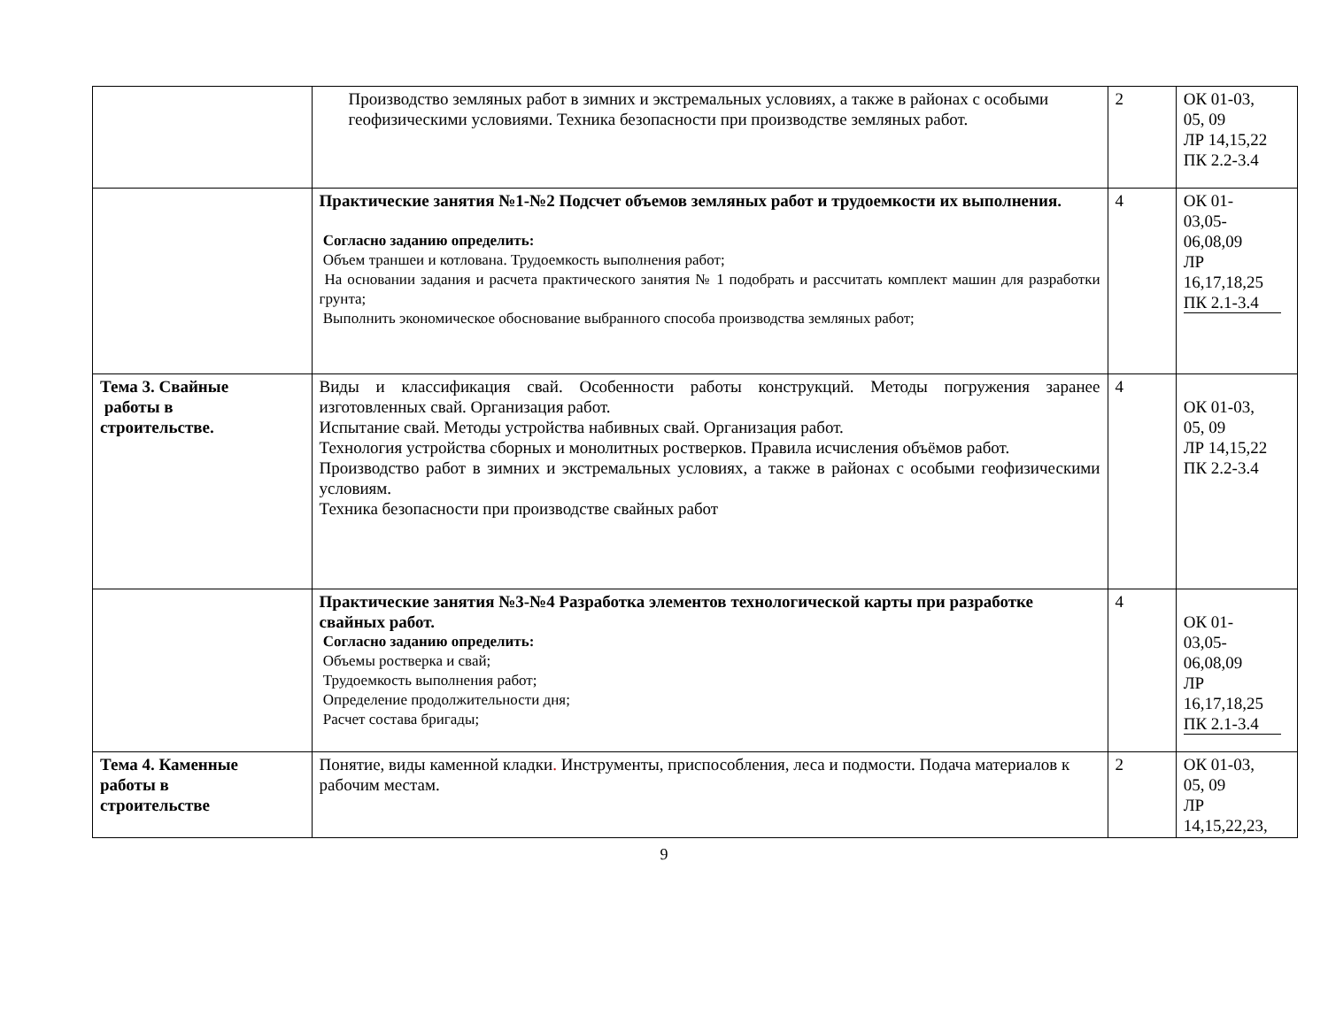| | Производство земляных работ в зимних и экстремальных условиях, а также в районах с особыми геофизическими условиями. Техника безопасности при производстве земляных работ. | 2 | ОК 01-03, 05, 09 ЛР 14,15,22 ПК 2.2-3.4 |
| | Практические занятия №1-№2 Подсчет объемов земляных работ и трудоемкости их выполнения. Согласно заданию определить: Объем траншеи и котлована. Трудоемкость выполнения работ; На основании задания и расчета практического занятия № 1 подобрать и рассчитать комплект машин для разработки грунта; Выполнить экономическое обоснование выбранного способа производства земляных работ; | 4 | ОК 01- 03,05- 06,08,09 ЛР 16,17,18,25 ПК 2.1-3.4 |
| Тема 3. Свайные работы в строительстве. | Виды и классификация свай. Особенности работы конструкций. Методы погружения заранее изготовленных свай. Организация работ. Испытание свай. Методы устройства набивных свай. Организация работ. Технология устройства сборных и монолитных ростверков. Правила исчисления объёмов работ. Производство работ в зимних и экстремальных условиях, а также в районах с особыми геофизическими условиям. Техника безопасности при производстве свайных работ | 4 | ОК 01-03, 05, 09 ЛР 14,15,22 ПК 2.2-3.4 |
| | Практические занятия №3-№4 Разработка элементов технологической карты при разработке свайных работ. Согласно заданию определить: Объемы ростверка и свай; Трудоемкость выполнения работ; Определение продолжительности дня; Расчет состава бригады; | 4 | ОК 01- 03,05- 06,08,09 ЛР 16,17,18,25 ПК 2.1-3.4 |
| Тема 4. Каменные работы в строительстве | Понятие, виды каменной кладки . Инструменты, приспособления, леса и подмости. Подача материалов к рабочим местам. | 2 | ОК 01-03, 05, 09 ЛР 14,15,22,23, |
9